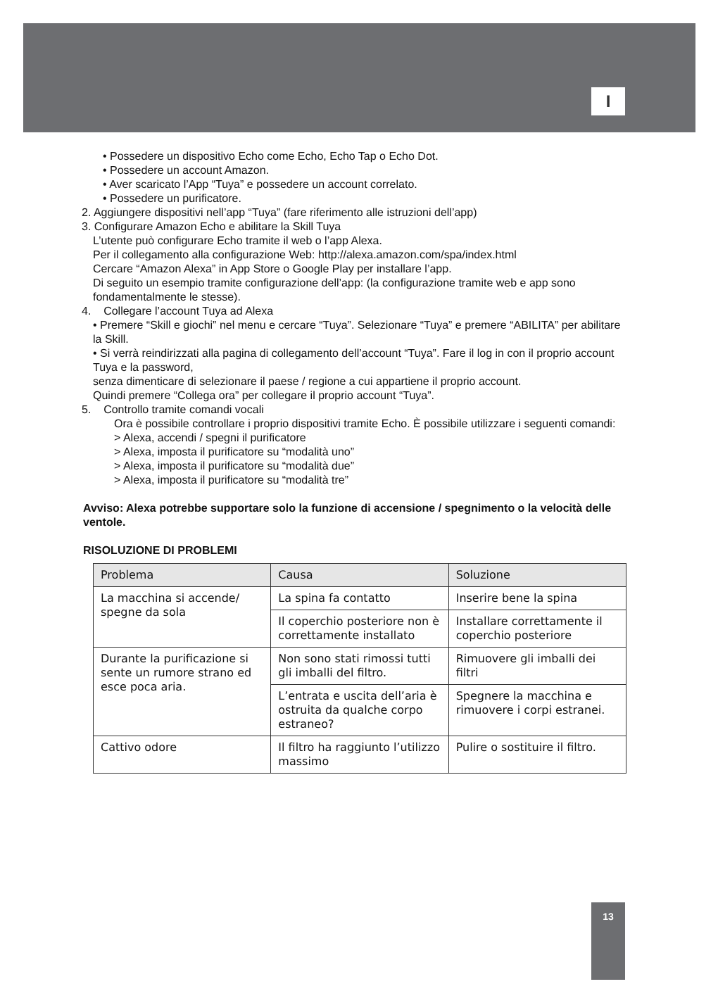I
• Possedere un dispositivo Echo come Echo, Echo Tap o Echo Dot.
• Possedere un account Amazon.
• Aver scaricato l’App “Tuya” e possedere un account correlato.
• Possedere un purificatore.
2. Aggiungere dispositivi nell’app “Tuya” (fare riferimento alle istruzioni dell’app)
3. Configurare Amazon Echo e abilitare la Skill Tuya
L’utente può configurare Echo tramite il web o l’app Alexa.
Per il collegamento alla configurazione Web: http://alexa.amazon.com/spa/index.html
Cercare “Amazon Alexa” in App Store o Google Play per installare l’app.
Di seguito un esempio tramite configurazione dell’app: (la configurazione tramite web e app sono fondamentalmente le stesse).
4. Collegare l’account Tuya ad Alexa
• Premere “Skill e giochi” nel menu e cercare “Tuya”. Selezionare “Tuya” e premere “ABILITA” per abilitare la Skill.
• Si verrà reindirizzati alla pagina di collegamento dell’account “Tuya”. Fare il log in con il proprio account Tuya e la password,
senza dimenticare di selezionare il paese / regione a cui appartiene il proprio account.
Quindi premere “Collega ora” per collegare il proprio account “Tuya”.
5. Controllo tramite comandi vocali
Ora è possibile controllare i proprio dispositivi tramite Echo. È possibile utilizzare i seguenti comandi:
> Alexa, accendi / spegni il purificatore
> Alexa, imposta il purificatore su “modalità uno”
> Alexa, imposta il purificatore su “modalità due”
> Alexa, imposta il purificatore su “modalità tre”
Avviso: Alexa potrebbe supportare solo la funzione di accensione / spegnimento o la velocità delle ventole.
RISOLUZIONE DI PROBLEMI
| Problema | Causa | Soluzione |
| --- | --- | --- |
| La macchina si accende/ spegne da sola | La spina fa contatto | Inserire bene la spina |
| | Il coperchio posteriore non è correttamente installato | Installare correttamente il coperchio posteriore |
| Durante la purificazione si sente un rumore strano ed esce poca aria. | Non sono stati rimossi tutti gli imballi del filtro. | Rimuovere gli imballi dei filtri |
| | L’entrata e uscita dell’aria è ostruita da qualche corpo estraneo? | Spegnere la macchina e rimuovere i corpi estranei. |
| Cattivo odore | Il filtro ha raggiunto l’utilizzo massimo | Pulire o sostituire il filtro. |
13